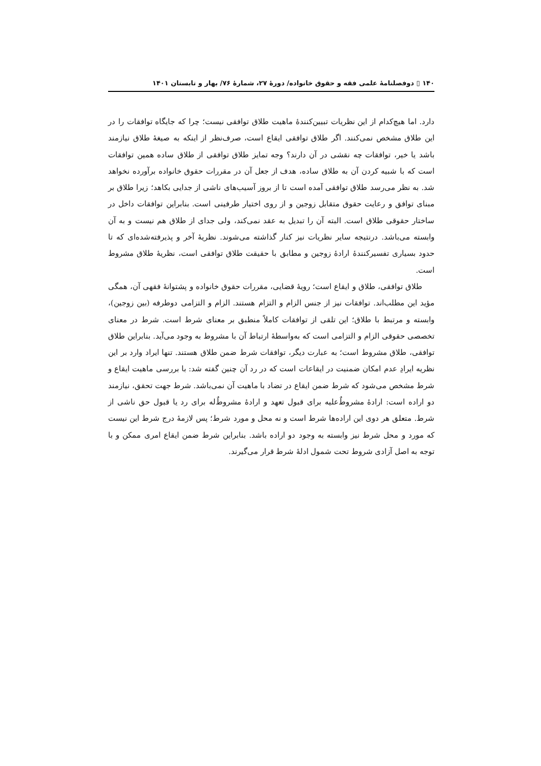۱۴۰ ▯ دوفصلنامهٔ علمی فقه و حقوق خانواده/ دورهٔ ۲۷، شمارهٔ ۷۶/ بهار و تابستان ۱۴۰۱
دارد. اما هیچ‌کدام از این نظریات تبیین‌کنندهٔ ماهیت طلاق توافقی نیست؛ چرا که جایگاه توافقات را در این طلاق مشخص نمی‌کنند. اگر طلاق توافقی ایقاع است، صرف‌نظر از اینکه به صیغهٔ طلاق نیازمند باشد یا خیر، توافقات چه نقشی در آن دارند؟ وجه تمایز طلاق توافقی از طلاق ساده همین توافقات است که با شبیه کردن آن به طلاق ساده، هدف از جعل آن در مقررات حقوق خانواده برآورده نخواهد شد. به نظر می‌رسد طلاق توافقی آمده است تا از بروز آسیب‌های ناشی از جدایی بکاهد؛ زیرا طلاق بر مبنای توافق و رعایت حقوق متقابل زوجین و از روی اختیار طرفینی است. بنابراین توافقات داخل در ساختار حقوقی طلاق است. البته آن را تبدیل به عقد نمی‌کند، ولی جدای از طلاق هم نیست و به آن وابسته می‌باشد. درنتیجه سایر نظریات نیز کنار گذاشته می‌شوند. نظریهٔ آخر و پذیرفته‌شده‌ای که تا حدود بسیاری تفسیرکنندهٔ ارادهٔ زوجین و مطابق با حقیقت طلاق توافقی است، نظریهٔ طلاق مشروط است.
طلاق توافقی، طلاق و ایقاع است؛ رویهٔ قضایی، مقررات حقوق خانواده و پشتوانهٔ فقهی آن، همگی مؤید این مطلب‌اند. توافقات نیز از جنس الزام و التزام هستند. الزام و التزامی دوطرفه (بین زوجین)، وابسته و مرتبط با طلاق؛ این تلقی از توافقات کاملاً منطبق بر معنای شرط است. شرط در معنای تخصصی حقوقی الزام و التزامی است که به‌واسطهٔ ارتباط آن با مشروط به وجود می‌آید. بنابراین طلاق توافقی، طلاق مشروط است؛ به عبارت دیگر، توافقات شرط ضمن طلاق هستند. تنها ایراد وارد بر این نظریه ایرادِ عدم امکان ضمنیت در ایقاعات است که در رد آن چنین گفته شد: با بررسی ماهیت ایقاع و شرط مشخص می‌شود که شرط ضمن ایقاع در تضاد با ماهیت آن نمی‌باشد. شرط جهت تحقق، نیازمند دو اراده است: ارادهٔ مشروطٌ‌علیه برای قبول تعهد و ارادهٔ مشروطٌ‌له برای رد یا قبول حق ناشی از شرط. متعلق هر دوی این اراده‌ها شرط است و نه محل و مورد شرط؛ پس لازمهٔ درج شرط این نیست که مورد و محل شرط نیز وابسته به وجود دو اراده باشد. بنابراین شرط ضمن ایقاع امری ممکن و با توجه به اصل آزادی شروط تحت شمول ادلهٔ شرط قرار می‌گیرند.